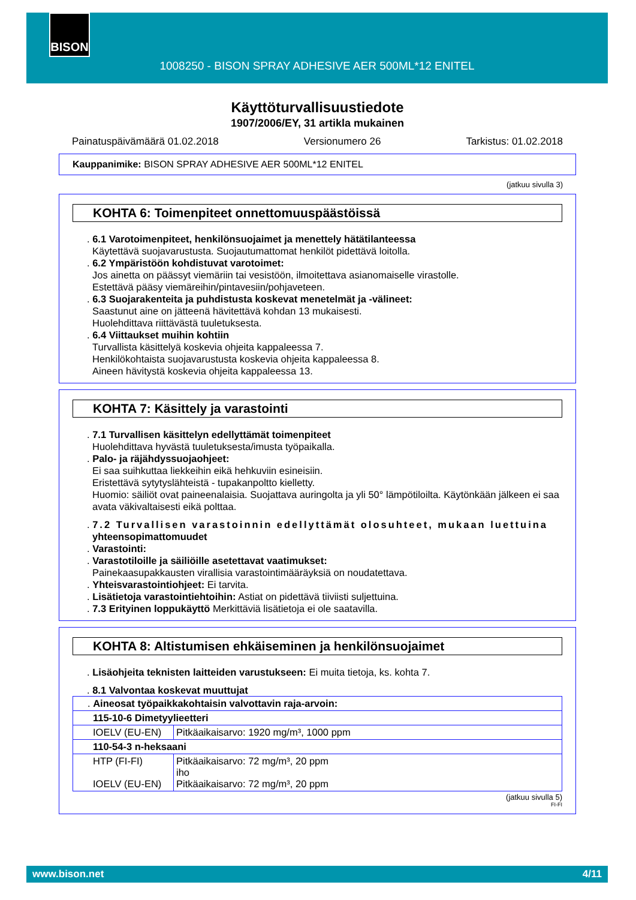BISON
1008250 - BISON SPRAY ADHESIVE AER 500ML*12 ENITEL
Käyttöturvallisuustiedote
1907/2006/EY, 31 artikla mukainen
Painatuspäivämäärä 01.02.2018 Versionumero 26 Tarkistus: 01.02.2018
Kauppanimike: BISON SPRAY ADHESIVE AER 500ML*12 ENITEL
(jatkuu sivulla 3)
KOHTA 6: Toimenpiteet onnettomuuspäästöissä
. 6.1 Varotoimenpiteet, henkilönsuojaimet ja menettely hätätilanteessa
Käytettävä suojavarustusta. Suojautumattomat henkilöt pidettävä loitolla.
. 6.2 Ympäristöön kohdistuvat varotoimet:
Jos ainetta on päässyt viemäriin tai vesistöön, ilmoitettava asianomaiselle virastolle.
Estettävä pääsy viemäreihin/pintavesiin/pohjaveteen.
. 6.3 Suojarakenteita ja puhdistusta koskevat menetelmät ja -välineet:
Saastunut aine on jätteenä hävitettävä kohdan 13 mukaisesti.
Huolehdittava riittävästä tuuletuksesta.
. 6.4 Viittaukset muihin kohtiin
Turvallista käsittelyä koskevia ohjeita kappaleessa 7.
Henkilökohtaista suojavarustusta koskevia ohjeita kappaleessa 8.
Aineen hävitystä koskevia ohjeita kappaleessa 13.
KOHTA 7: Käsittely ja varastointi
. 7.1 Turvallisen käsittelyn edellyttämät toimenpiteet
Huolehdittava hyvästä tuuletuksesta/imusta työpaikalla.
. Palo- ja räjähdyssuojaohjeet:
Ei saa suihkuttaa liekkeihin eikä hehkuviin esineisiin.
Eristettävä sytytyslähteistä - tupakanpoltto kielletty.
Huomio: säiliöt ovat paineenalaisia. Suojattava auringolta ja yli 50° lämpötiloilta. Käytönkään jälkeen ei saa avata väkivaltaisesti eikä polttaa.
. 7.2 Turvallisen varastoinnin edellyttämät olosuhteet, mukaan luettuina
yhteensopimattomuudet
. Varastointi:
. Varastotiloille ja säiliöille asetettavat vaatimukset:
Painekaasupakkausten virallisia varastointimääräyksiä on noudatettava.
. Yhteisvarastointiohjeet: Ei tarvita.
. Lisätietoja varastointiehtoihin: Astiat on pidettävä tiiviisti suljettuina.
. 7.3 Erityinen loppukäyttö Merkittäviä lisätietoja ei ole saatavilla.
KOHTA 8: Altistumisen ehkäiseminen ja henkilönsuojaimet
. Lisäohjeita teknisten laitteiden varustukseen: Ei muita tietoja, ks. kohta 7.
. 8.1 Valvontaa koskevat muuttujat
| . Aineosat työpaikkakohtaisin valvottavin raja-arvoin: | |
| 115-10-6 Dimetyylieetteri | |
| IOELV (EU-EN) | Pitkäaikaisarvo: 1920 mg/m³, 1000 ppm |
| 110-54-3 n-heksaani | |
| HTP (FI-FI) IOELV (EU-EN) | Pitkäaikaisarvo: 72 mg/m³, 20 ppm iho Pitkäaikaisarvo: 72 mg/m³, 20 ppm |
(jatkuu sivulla 5)
FI-FI
www.bison.net 4/11